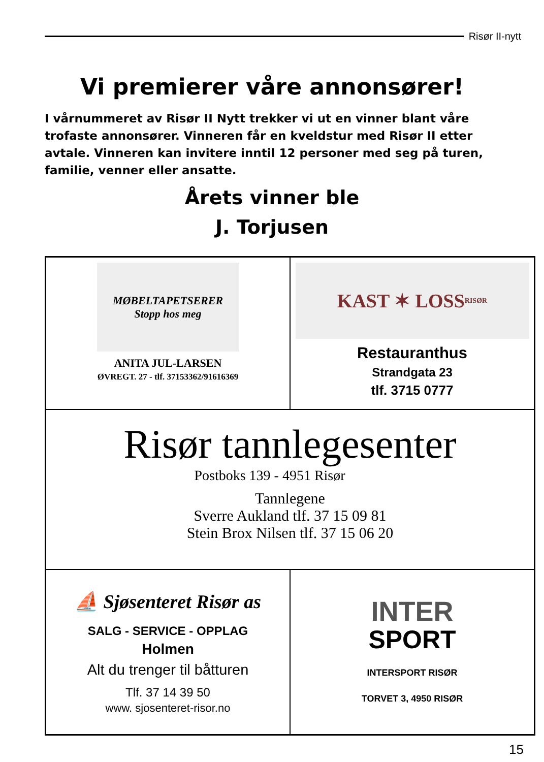Risør II-nytt
Vi premierer våre annonsører!
I vårnummeret av Risør II Nytt trekker vi ut en vinner blant våre trofaste annonsører. Vinneren får en kveldstur med Risør II etter avtale. Vinneren kan invitere inntil 12 personer med seg på turen, familie, venner eller ansatte.
Årets vinner ble
J. Torjusen
MØBELTAPETSERER
Stopp hos meg
ANITA JUL-LARSEN
ØVREGT. 27 - tlf. 37153362/91616369
KAST ✶ LOSS
RISØR
Restauranthus
Strandgata 23
tlf. 3715 0777
Risør tannlegesenter
Postboks 139 - 4951 Risør
Tannlegene
Sverre Aukland tlf. 37 15 09 81
Stein Brox Nilsen tlf. 37 15 06 20
⛵ Sjøsenteret Risør as
SALG - SERVICE - OPPLAG
Holmen
Alt du trenger til båtturen
Tlf. 37 14 39 50
www. sjosenteret-risor.no
INTER
SPORT
INTERSPORT RISØR
TORVET 3, 4950 RISØR
15